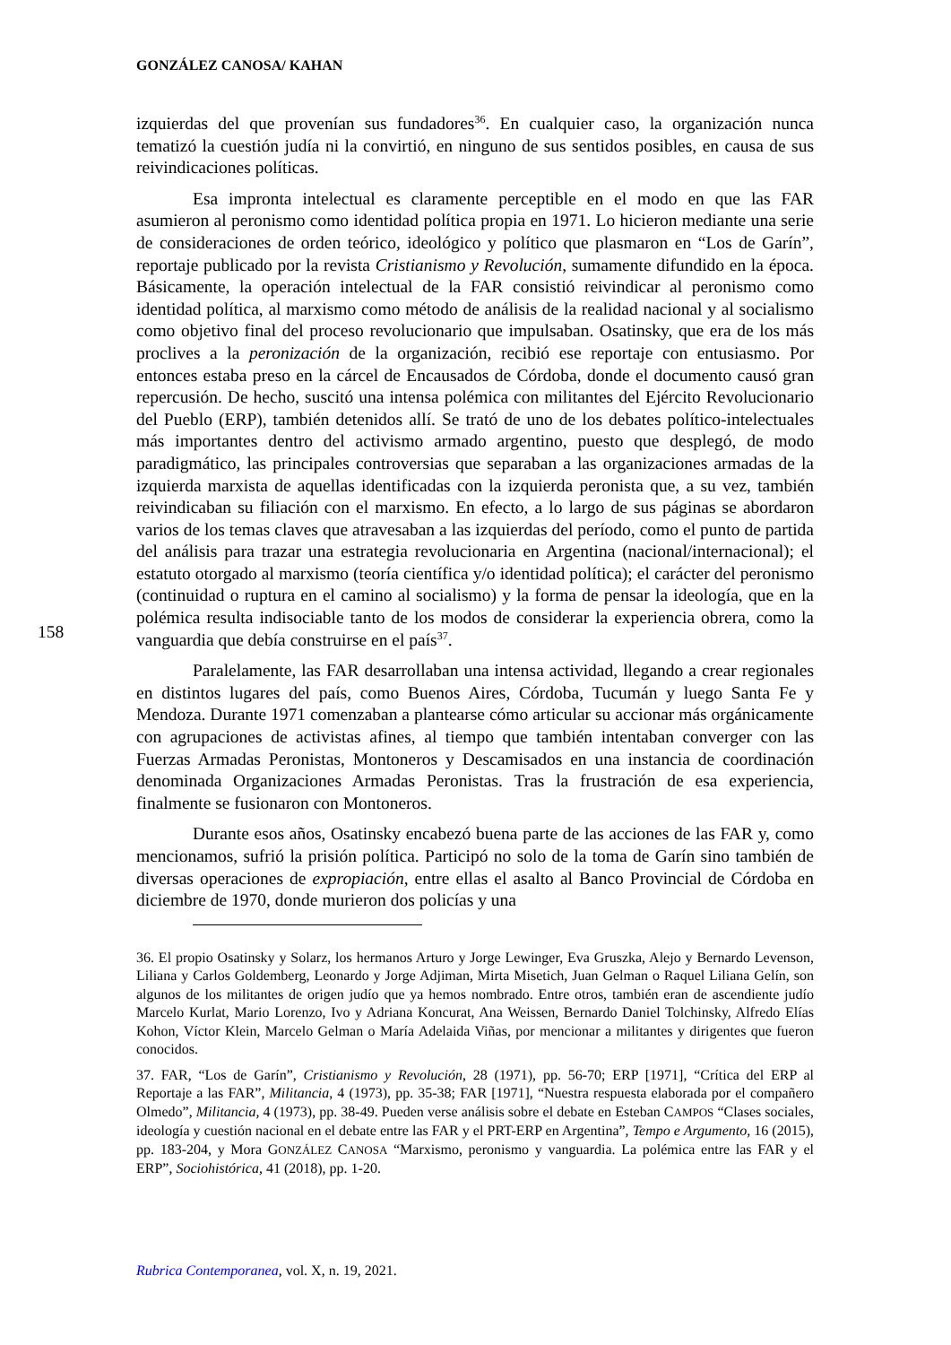GONZÁLEZ CANOSA/ KAHAN
158
izquierdas del que provenían sus fundadores<sup>36</sup>. En cualquier caso, la organización nunca tematizó la cuestión judía ni la convirtió, en ninguno de sus sentidos posibles, en causa de sus reivindicaciones políticas.
Esa impronta intelectual es claramente perceptible en el modo en que las FAR asumieron al peronismo como identidad política propia en 1971. Lo hicieron mediante una serie de consideraciones de orden teórico, ideológico y político que plasmaron en “Los de Garín”, reportaje publicado por la revista Cristianismo y Revolución, sumamente difundido en la época. Básicamente, la operación intelectual de la FAR consistió reivindicar al peronismo como identidad política, al marxismo como método de análisis de la realidad nacional y al socialismo como objetivo final del proceso revolucionario que impulsaban. Osatinsky, que era de los más proclives a la peronización de la organización, recibió ese reportaje con entusiasmo. Por entonces estaba preso en la cárcel de Encausados de Córdoba, donde el documento causó gran repercusión. De hecho, suscitó una intensa polémica con militantes del Ejército Revolucionario del Pueblo (ERP), también detenidos allí. Se trató de uno de los debates político-intelectuales más importantes dentro del activismo armado argentino, puesto que desplegó, de modo paradigmático, las principales controversias que separaban a las organizaciones armadas de la izquierda marxista de aquellas identificadas con la izquierda peronista que, a su vez, también reivindicaban su filiación con el marxismo. En efecto, a lo largo de sus páginas se abordaron varios de los temas claves que atravesaban a las izquierdas del período, como el punto de partida del análisis para trazar una estrategia revolucionaria en Argentina (nacional/internacional); el estatuto otorgado al marxismo (teoría científica y/o identidad política); el carácter del peronismo (continuidad o ruptura en el camino al socialismo) y la forma de pensar la ideología, que en la polémica resulta indisociable tanto de los modos de considerar la experiencia obrera, como la vanguardia que debía construirse en el país<sup>37</sup>.
Paralelamente, las FAR desarrollaban una intensa actividad, llegando a crear regionales en distintos lugares del país, como Buenos Aires, Córdoba, Tucumán y luego Santa Fe y Mendoza. Durante 1971 comenzaban a plantearse cómo articular su accionar más orgánicamente con agrupaciones de activistas afines, al tiempo que también intentaban converger con las Fuerzas Armadas Peronistas, Montoneros y Descamisados en una instancia de coordinación denominada Organizaciones Armadas Peronistas. Tras la frustración de esa experiencia, finalmente se fusionaron con Montoneros.
Durante esos años, Osatinsky encabezó buena parte de las acciones de las FAR y, como mencionamos, sufrió la prisión política. Participó no solo de la toma de Garín sino también de diversas operaciones de expropiación, entre ellas el asalto al Banco Provincial de Córdoba en diciembre de 1970, donde murieron dos policías y una
36. El propio Osatinsky y Solarz, los hermanos Arturo y Jorge Lewinger, Eva Gruszka, Alejo y Bernardo Levenson, Liliana y Carlos Goldemberg, Leonardo y Jorge Adjiman, Mirta Misetich, Juan Gelman o Raquel Liliana Gelín, son algunos de los militantes de origen judío que ya hemos nombrado. Entre otros, también eran de ascendiente judío Marcelo Kurlat, Mario Lorenzo, Ivo y Adriana Koncurat, Ana Weissen, Bernardo Daniel Tolchinsky, Alfredo Elías Kohon, Víctor Klein, Marcelo Gelman o María Adelaida Viñas, por mencionar a militantes y dirigentes que fueron conocidos.
37. FAR, “Los de Garín”, Cristianismo y Revolución, 28 (1971), pp. 56-70; ERP [1971], “Crítica del ERP al Reportaje a las FAR”, Militancia, 4 (1973), pp. 35-38; FAR [1971], “Nuestra respuesta elaborada por el compañero Olmedo”, Militancia, 4 (1973), pp. 38-49. Pueden verse análisis sobre el debate en Esteban CAMPOS “Clases sociales, ideología y cuestión nacional en el debate entre las FAR y el PRT-ERP en Argentina”, Tempo e Argumento, 16 (2015), pp. 183-204, y Mora GONZÁLEZ CANOSA “Marxismo, peronismo y vanguardia. La polémica entre las FAR y el ERP”, Sociohistórica, 41 (2018), pp. 1-20.
Rubrica Contemporanea, vol. X, n. 19, 2021.